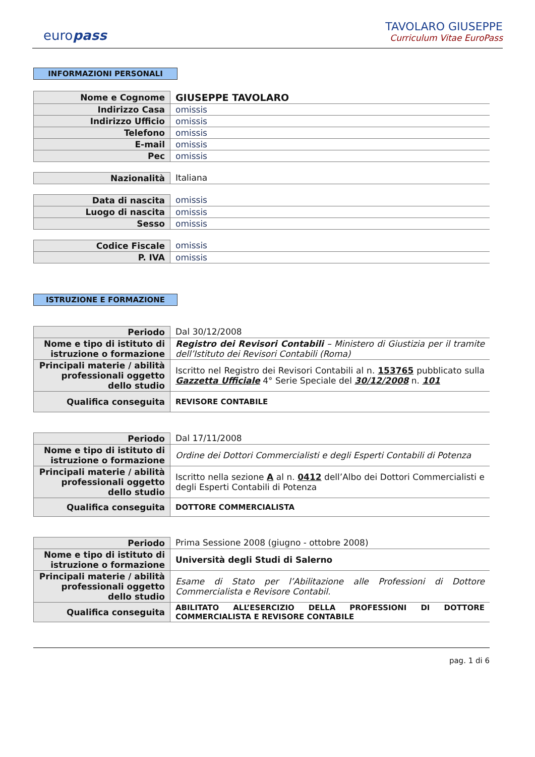europass
TAVOLARO GIUSEPPE
Curriculum Vitae EuroPass
INFORMAZIONI PERSONALI
| Nome e Cognome | GIUSEPPE TAVOLARO |
| Indirizzo Casa | omissis |
| Indirizzo Ufficio | omissis |
| Telefono | omissis |
| E-mail | omissis |
| Pec | omissis |
| Nazionalità | Italiana |
| Data di nascita | omissis |
| Luogo di nascita | omissis |
| Sesso | omissis |
| Codice Fiscale | omissis |
| P. IVA | omissis |
ISTRUZIONE E FORMAZIONE
| Periodo | Dal 30/12/2008 |
| Nome e tipo di istituto di istruzione o formazione | Registro dei Revisori Contabili – Ministero di Giustizia per il tramite dell’Istituto dei Revisori Contabili (Roma) |
| Principali materie / abilità professionali oggetto dello studio | Iscritto nel Registro dei Revisori Contabili al n. 153765 pubblicato sulla Gazzetta Ufficiale 4° Serie Speciale del 30/12/2008 n. 101 |
| Qualifica conseguita | REVISORE CONTABILE |
| Periodo | Dal 17/11/2008 |
| Nome e tipo di istituto di istruzione o formazione | Ordine dei Dottori Commercialisti e degli Esperti Contabili di Potenza |
| Principali materie / abilità professionali oggetto dello studio | Iscritto nella sezione A al n. 0412 dell’Albo dei Dottori Commercialisti e degli Esperti Contabili di Potenza |
| Qualifica conseguita | DOTTORE COMMERCIALISTA |
| Periodo | Prima Sessione 2008 (giugno - ottobre 2008) |
| Nome e tipo di istituto di istruzione o formazione | Università degli Studi di Salerno |
| Principali materie / abilità professionali oggetto dello studio | Esame di Stato per l’Abilitazione alle Professioni di Dottore Commercialista e Revisore Contabil. |
| Qualifica conseguita | ABILITATO ALL’ESERCIZIO DELLA PROFESSIONI DI DOTTORE COMMERCIALISTA E REVISORE CONTABILE |
pag. 1 di 6